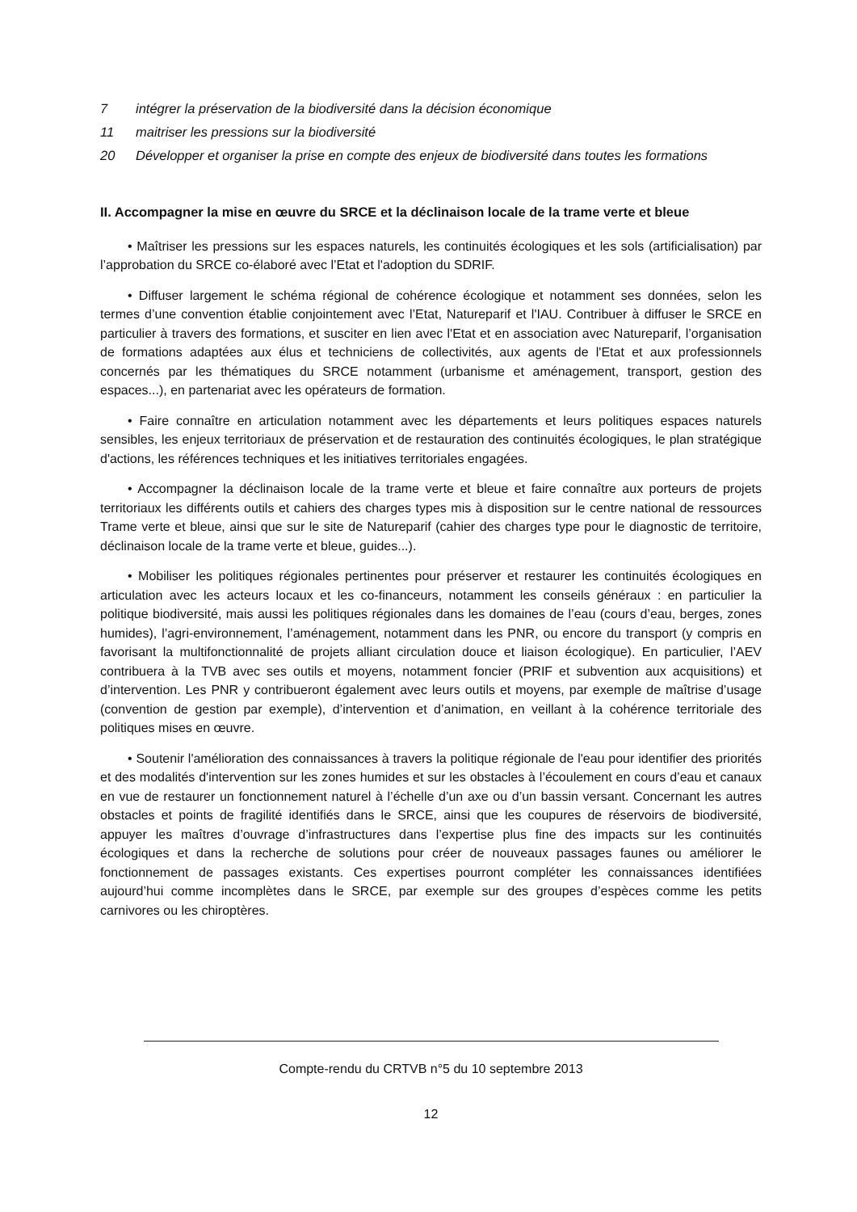7 intégrer la préservation de la biodiversité dans la décision économique
11 maitriser les pressions sur la biodiversité
20 Développer et organiser la prise en compte des enjeux de biodiversité dans toutes les formations
II. Accompagner la mise en œuvre du SRCE et la déclinaison locale de la trame verte et bleue
• Maîtriser les pressions sur les espaces naturels, les continuités écologiques et les sols (artificialisation) par l’approbation du SRCE co-élaboré avec l’Etat et l'adoption du SDRIF.
• Diffuser largement le schéma régional de cohérence écologique et notamment ses données, selon les termes d’une convention établie conjointement avec l’Etat, Natureparif et l'IAU. Contribuer à diffuser le SRCE en particulier à travers des formations, et susciter en lien avec l'Etat et en association avec Natureparif, l’organisation de formations adaptées aux élus et techniciens de collectivités, aux agents de l'Etat et aux professionnels concernés par les thématiques du SRCE notamment (urbanisme et aménagement, transport, gestion des espaces...), en partenariat avec les opérateurs de formation.
• Faire connaître en articulation notamment avec les départements et leurs politiques espaces naturels sensibles, les enjeux territoriaux de préservation et de restauration des continuités écologiques, le plan stratégique d'actions, les références techniques et les initiatives territoriales engagées.
• Accompagner la déclinaison locale de la trame verte et bleue et faire connaître aux porteurs de projets territoriaux les différents outils et cahiers des charges types mis à disposition sur le centre national de ressources Trame verte et bleue, ainsi que sur le site de Natureparif (cahier des charges type pour le diagnostic de territoire, déclinaison locale de la trame verte et bleue, guides...).
• Mobiliser les politiques régionales pertinentes pour préserver et restaurer les continuités écologiques en articulation avec les acteurs locaux et les co-financeurs, notamment les conseils généraux : en particulier la politique biodiversité, mais aussi les politiques régionales dans les domaines de l’eau (cours d’eau, berges, zones humides), l’agri-environnement, l’aménagement, notamment dans les PNR, ou encore du transport (y compris en favorisant la multifonctionnalité de projets alliant circulation douce et liaison écologique). En particulier, l’AEV contribuera à la TVB avec ses outils et moyens, notamment foncier (PRIF et subvention aux acquisitions) et d’intervention. Les PNR y contribueront également avec leurs outils et moyens, par exemple de maîtrise d’usage (convention de gestion par exemple), d’intervention et d’animation, en veillant à la cohérence territoriale des politiques mises en œuvre.
• Soutenir l'amélioration des connaissances à travers la politique régionale de l'eau pour identifier des priorités et des modalités d'intervention sur les zones humides et sur les obstacles à l’écoulement en cours d’eau et canaux en vue de restaurer un fonctionnement naturel à l’échelle d’un axe ou d’un bassin versant. Concernant les autres obstacles et points de fragilité identifiés dans le SRCE, ainsi que les coupures de réservoirs de biodiversité, appuyer les maîtres d’ouvrage d’infrastructures dans l’expertise plus fine des impacts sur les continuités écologiques et dans la recherche de solutions pour créer de nouveaux passages faunes ou améliorer le fonctionnement de passages existants. Ces expertises pourront compléter les connaissances identifiées aujourd’hui comme incomplètes dans le SRCE, par exemple sur des groupes d’espèces comme les petits carnivores ou les chiroptères.
Compte-rendu du CRTVB n°5 du 10 septembre 2013
12